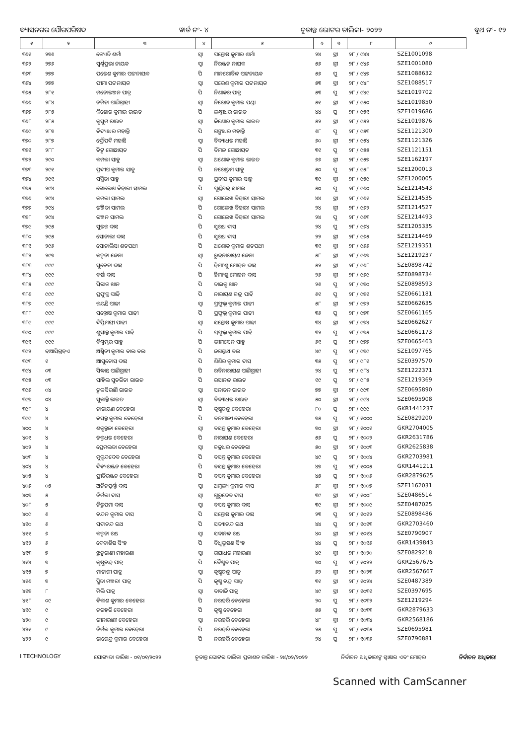ବ୍ୟାସନଗର ପୌରପରିଷଦ ୱାର୍ଡ ନଂ- ୪ ଚୂଡାନ୍ତ ଭୋଟର ତାଲିକା- ୨୦୨୨ ବୁଥ ନଂ- ୧୨
| ୧ | ୨ | ୩ | ୪ | ୫ | ୬ | ୭ | ୮ | ୯ |
| --- | --- | --- | --- | --- | --- | --- | --- | --- |
| ୩୬୧ | ୨୭୬ | ଜ୍ୟୋତି ଶର୍ମା | ସ୍ୱା | ପନ୍ତୋଷ କୁମାର ଶର୍ମା | ୨୪ | ସ୍ତ୍ରୀ | ୨୮ / ୯୪୪ | SZE1001098 |
| ୩୬୨ | ୨୭୬ | ସ୍ୱର୍ଣ୍ଣପ୍ରଭା ନାୟକ | ସ୍ୱା | ନିରଞ୍ଜନ ନାୟକ | ୫୬ | ସ୍ତ୍ରୀ | ୨୮ / ୯୪୬ | SZE1001080 |
| ୩୬୩ | ୨୭୭ | ପରେଶ କୁମାର ପଟ୍ଟନାୟକ | ପି | ମାନଗୋବିନ୍ଦ ପଟ୍ଟନାୟକ | ୫୬ | ପୁ | ୨୮ / ୯୪୭ | SZE1088632 |
| ୩୬୪ | ୨୭୭ | ପୀମା ପଟ୍ଟନାୟକ | ସ୍ୱା | ପରେଶ କୁମାର ପଟ୍ଟନାୟକ | ୫୩ | ସ୍ତ୍ରୀ | ୨୮ / ୯୪୮ | SZE1088517 |
| ୩୬୫ | ୨୮୧ | ମନୋରଞ୍ଜନ ପାତ୍ର | ପି | ନିଶାକର ପାତ୍ର | ୫୩ | ପୁ | ୨୮ / ୯୪୯ | SZE1019702 |
| ୩୬୬ | ୨୮୪ | ନମିତା ପାଣିଗ୍ରାହୀ | ସ୍ୱା | ନିରୋଦ କୁମାର ପଣ୍ଡା | ୫୧ | ସ୍ତ୍ରୀ | ୨୮ / ୯୫୦ | SZE1019850 |
| ୩୬୭ | ୨୮୫ | କିଶୋର କୁମାର ରାଉତ | ପି | ଲକ୍ଷ୍ମୀଧର ରାଉତ | ୪୪ | ପୁ | ୨୮ / ୯୫୧ | SZE1019686 |
| ୩୬୮ | ୨୮୫ | କୁସୁମ ରାଉତ | ସ୍ୱା | କିଶୋର କୁମାର ରାଉତ | ୫୨ | ସ୍ତ୍ରୀ | ୨୮ / ୯୫୨ | SZE1019876 |
| ୩୬୯ | ୨୮୭ | ବିଦ୍ୟାଧର ମହାନ୍ତି | ପି | ଗଙ୍ଗାଧର ମହାନ୍ତି | ୬୮ | ପୁ | ୨୮ / ୯୫୩ | SZE1121300 |
| ୩୭୦ | ୨୮୭ | ଦ୍ରୌପଦି ମହାନ୍ତି | ସ୍ୱା | ବିଦ୍ୟାଧର ମହାନ୍ତି | ୬୦ | ସ୍ତ୍ରୀ | ୨୮ / ୯୫୪ | SZE1121326 |
| ୩୭୧ | ୨୮୮ | ଚିଟୁ ଗୋଛାୟତ | ପି | ବିମଳ ଗୋଛାୟତ | ୩୧ | ପୁ | ୨୮ / ୯୫୫ | SZE1121151 |
| ୩୭୨ | ୨୯୦ | କମଳା ସାହୁ | ସ୍ୱା | ଅଶୋକ କୁମାର ରାଉତ | ୬୬ | ସ୍ତ୍ରୀ | ୨୮ / ୯୫୭ | SZE1162197 |
| ୩୭୩ | ୨୯୧ | ପ୍ରଦୀପ କୁମାର ସାହୁ | ପି | ନରୋତ୍ତମ ସାହୁ | ୫୦ | ପୁ | ୨୮ / ୯୫୮ | SZE1200013 |
| ୩୭୪ | ୨୯୧ | ସସ୍ମିତା ସାହୁ | ସ୍ୱା | ପ୍ରଦୀପ କୁମାର ସାହୁ | ୩୯ | ସ୍ତ୍ରୀ | ୨୮ / ୯୫୯ | SZE1200005 |
| ୩୭୫ | ୨୯୪ | ଗୋଲେଖ ବିହାରୀ ସାମଲ | ପି | ପୂର୍ଣ୍ଣଚନ୍ଦ୍ର ସାମଲ | ୫୦ | ପୁ | ୨୮ / ୯୬୦ | SZE1214543 |
| ୩୭୬ | ୨୯୪ | କମଳା ସାମଲ | ସ୍ୱା | ଗୋଲେଖ ବିହାରୀ ସାମଲ | ୪୪ | ସ୍ତ୍ରୀ | ୨୮ / ୯୬୧ | SZE1214535 |
| ୩୭୭ | ୨୯୪ | ରଞ୍ଜିତା ସାମଲ | ପି | ଗୋଲେଖ ବିହାରୀ ସାମଲ | ୨୪ | ସ୍ତ୍ରୀ | ୨୮ / ୯୬୨ | SZE1214527 |
| ୩୭୮ | ୨୯୪ | ରଞ୍ଜନ ସାମଲ | ପି | ଗୋଲେଖ ବିହାରୀ ସାମଲ | ୨୪ | ପୁ | ୨୮ / ୯୬୩ | SZE1214493 |
| ୩୭୯ | ୨୯୫ | ସୁରଜ ଦାସ | ପି | ସୁରଥ ଦାସ | ୨୪ | ପୁ | ୨୮ / ୯୬୪ | SZE1205335 |
| ୩୮୦ | ୨୯୫ | ସୋନାଲୀ ଦାସ | ପି | ସୁରଥ ଦାସ | ୨୨ | ସ୍ତ୍ରୀ | ୨୮ / ୯୬୫ | SZE1214469 |
| ୩୮୧ | ୨୯୬ | ସୋନାଲିସା ଶତପଥୀ | ପି | ଅଶୋକ କୁମାର ଶତପଥୀ | ୩୧ | ସ୍ତ୍ରୀ | ୨୮ / ୯୬୬ | SZE1219351 |
| ୩୮୨ | ୨୯୭ | କଳ୍ପନା ଜେନା | ସ୍ୱା | ରୁଦ୍ରନାରାୟଣ ଜେନା | ୫୮ | ସ୍ତ୍ରୀ | ୨୮ / ୯୬୭ | SZE1219237 |
| ୩୮୩ | ୯୯୯ | ସୁଚେତା ଦାସ | ପି | ହିମାଂଶୁ ମୋହନ ଦାସ | ୫୨ | ସ୍ତ୍ରୀ | ୨୮ / ୯୬୮ | SZE0898742 |
| ୩୮୪ | ୯୯୯ | ବର୍ଷା ଦାସ | ପି | ହିମାଂଶୁ ମୋହନ ଦାସ | ୨୬ | ସ୍ତ୍ରୀ | ୨୮ / ୯୬୯ | SZE0898734 |
| ୩୮୫ | ୯୯୯ | ସିରାଜ ଖାନ | ପି | ତାଇକୁ ଖାନ | ୨୬ | ପୁ | ୨୮ / ୯୭୦ | SZE0898593 |
| ୩୮୬ | ୯୯୯ | ପ୍ରଫୁଲ୍ଲ ପାଢି | ପି | ନାରାୟଣ ଚନ୍ଦ୍ର ପାଢି | ୬୧ | ପୁ | ୨୮ / ୯୭୧ | SZE0661181 |
| ୩୮୭ | ୯୯୯ | ଜୟନ୍ତି ପାଢୀ | ସ୍ୱା | ପ୍ରଫୁଲ୍ଲ କୁମାର ପାଢୀ | ୫୮ | ସ୍ତ୍ରୀ | ୨୮ / ୯୭୨ | SZE0662635 |
| ୩୮୮ | ୯୯୯ | ସନ୍ତୋଷ କୁମାର ପାଢୀ | ପି | ପ୍ରଫୁଲ୍ଲ କୁମାର ପାଢୀ | ୩୬ | ପୁ | ୨୮ / ୯୭୩ | SZE0661165 |
| ୩୮୯ | ୯୯୯ | ଦିପ୍ତିମୟୀ ପାଢୀ | ସ୍ୱା | ସନ୍ତୋଷ କୁମାର ପାଢୀ | ୩୪ | ସ୍ତ୍ରୀ | ୨୮ / ୯୭୪ | SZE0662627 |
| ୩୯୦ | ୯୯୯ | ଶୁସାନ୍ତ କୁମାର ପାଢି | ପି | ପ୍ରଫୁଲ୍ଲ କୁମାର ପାଢି | ୩୨ | ପୁ | ୨୮ / ୯୭୫ | SZE0661173 |
| ୩୯୧ | ୯୯୯ | ବିଶ୍ୱମ୍ଭର ସାହୁ | ପି | ଭୀମସେନ ସାହୁ | ୬୧ | ପୁ | ୨୮ / ୯୭୭ | SZE0665463 |
| ୩୯୨ | ଢଆସିଗ୍ରହଏ | ଅଶ୍ୱିନୀ କୁମାର ବାଲ ବଲ | ପି | ଜଗନ୍ନାଥ ବଲ | ୪୯ | ପୁ | ୨୮ / ୯୭୯ | SZE1097765 |
| ୩୯୩ | ୧ | ଆସୁତୋସ ଦାସ | ପି | ଶିଶିର କୁମାର ଦାସ | ୩୫ | ପୁ | ୨୮ / ୯୮୧ | SZE0397570 |
| ୩୯୪ | ୦୩ | ସିଦ୍ଧାନ୍ତ ପାଣିଗ୍ରାହୀ | ପି | ରବିନାରାୟଣ ପାଣିଗ୍ରାହୀ | ୨୪ | ପୁ | ୨୮ / ୯୮୪ | SZE1222371 |
| ୩୯୫ | ୦୩ | ସାହିଲ ସୁଚରିତା ରାଉତ | ପି | ରସାନନ୍ଦ ରାଉତ | ୧୯ | ପୁ | ୨୮ / ୯୮୫ | SZE1219369 |
| ୩୯୬ | ୦୪ | ତୁଳସିରାଣି ରାଉତ | ସ୍ୱା | ସନାତନ ରାଉତ | ୭୭ | ସ୍ତ୍ରୀ | ୨୮ / ୯୯୩ | SZE0695890 |
| ୩୯୭ | ୦୪ | ସୁକାନ୍ତି ରାଉତ | ସ୍ୱା | ବିଦ୍ୟାଧର ରାଉତ | ୫୦ | ସ୍ତ୍ରୀ | ୨୮ / ୯୯୪ | SZE0695908 |
| ୩୯୮ | ୪ | ନାରାୟଣ ବେହେରା | ପି | କୃଷ୍ଣଚନ୍ଦ୍ର ବେହେରା | ୮୦ | ପୁ | ୨୮ / ୯୯୯ | GKR1441237 |
| ୩୯୯ | ୪ | ବସନ୍ତ କୁମାର ବେହେରା | ପି | ବନମାଳୀ ବେହେରା | ୭୫ | ପୁ | ୨୮ / ୧୦୦୦ | SZE0829200 |
| ୪୦୦ | ୪ | ଶକୁନ୍ତଳା ବେହେରା | ସ୍ୱା | ବସନ୍ତ କୁମାର ବେହେରା | ୭୦ | ସ୍ତ୍ରୀ | ୨୮ / ୧୦୦୧ | GKR2704005 |
| ୪୦୧ | ୪ | ଚକ୍ରଧର ବେହେରା | ପି | ନାରାୟଣ ବେହେରା | ୫୬ | ପୁ | ୨୮ / ୧୦୦୨ | GKR2631786 |
| ୪୦୨ | ୪ | ପ୍ରେମଲତା ବେହେରା | ସ୍ୱା | ଚକ୍ରଧର ବେହେରା | ୫୦ | ସ୍ତ୍ରୀ | ୨୮ / ୧୦୦୩ | GKR2625838 |
| ୪୦୩ | ୪ | ମୁକୁନ୍ଦଦେବ ବେହେରା | ପି | ବସନ୍ତ କୁମାର ବେହେରା | ୪୯ | ପୁ | ୨୮ / ୧୦୦୪ | GKR2703981 |
| ୪୦୪ | ୪ | ଦିବ୍ୟରଞ୍ଜନ ବେହେରା | ପି | ବସନ୍ତ କୁମାର ବେହେରା | ୪୭ | ପୁ | ୨୮ / ୧୦୦୫ | GKR1441211 |
| ୪୦୫ | ୪ | ପ୍ରୀତିରଞ୍ଜନ ବେହେରା | ପି | ବସନ୍ତ କୁମାର ବେହେରା | ୪୫ | ପୁ | ୨୮ / ୧୦୦୬ | GKR2879625 |
| ୪୦୬ | ୦୫ | ଅନିନପୂର୍ଣ୍ଣା ଦାସ | ସ୍ୱା | ଅମୂଲ୍ୟ କୁମାର ଦାସ | ୬୮ | ସ୍ତ୍ରୀ | ୨୮ / ୧୦୦୭ | SZE1162031 |
| ୪୦୭ | ୫ | ନିର୍ମଳା ଦାସ | ସ୍ୱା | ଗୁରୁଦେବ ଦାସ | ୩୯ | ସ୍ତ୍ରୀ | ୨୮ / ୧୦୦୮ | SZE0486514 |
| ୪୦୮ | ୫ | ନିରୁପମା ଦାସ | ସ୍ୱା | ବସନ୍ତ କୁମାର ଦାସ | ୩୯ | ସ୍ତ୍ରୀ | ୨୮ / ୧୦୦୯ | SZE0487025 |
| ୪୦୯ | ୬ | ଚନ୍ଦନ କୁମାର ଦାସ | ପି | ସନ୍ତୋଷ କୁମାର ଦାସ | ୨୩ | ପୁ | ୨୮ / ୧୦୧୨ | SZE0898486 |
| ୪୧୦ | ୬ | ସଦାନନ୍ଦ ରଥ | ପି | ସତ୍ୟାନନ୍ଦ ରଥ | ୪୪ | ପୁ | ୨୮ / ୧୦୧୩ | GKR2703460 |
| ୪୧୧ | ୬ | କଲ୍ପନା ରଥ | ସ୍ୱା | ସଦାନନ୍ଦ ରଥ | ୪୦ | ସ୍ତ୍ରୀ | ୨୮ / ୧୦୧୪ | SZE0790907 |
| ୪୧୨ | ୬ | ଦେବାଶିଷ ସିଂହ | ପି | ବିଧୁଭୂଷଣ ସିଂହ | ୪୪ | ପୁ | ୨୮ / ୧୦୧୬ | GKR1439843 |
| ୪୧୩ | ୭ | ଝୁନୁରାଣୀ ମହାରଣା | ସ୍ୱା | ଗୟାଧର ମହାରଣା | ୪୯ | ସ୍ତ୍ରୀ | ୨୮ / ୧୦୨୦ | SZE0829218 |
| ୪୧୪ | ୭ | କୃଷ୍ଣଚନ୍ଦ୍ର ପାତ୍ର | ପି | ବୈଷ୍ଣବ ପାତ୍ର | ୭୦ | ପୁ | ୨୮ / ୧୦୨୨ | GKR2567675 |
| ୪୧୫ | ୭ | ମାତାଜୀ ପାତ୍ର | ସ୍ୱା | କୃଷ୍ଣଚନ୍ଦ୍ର ପାତ୍ର | ୬୨ | ସ୍ତ୍ରୀ | ୨୮ / ୧୦୨୩ | GKR2567667 |
| ୪୧୬ | ୭ | ସ୍ମିତା ମଞ୍ଜରୀ ପାତ୍ର | ପି | କୃଷ୍ଣ ଚନ୍ଦ୍ର ପାତ୍ର | ୩୧ | ସ୍ତ୍ରୀ | ୨୮ / ୧୦୨୪ | SZE0487389 |
| ୪୧୭ | ୮ | ମିଲି ପାତ୍ର | ସ୍ୱା | ବାବାଜି ପାତ୍ର | ୪୯ | ସ୍ତ୍ରୀ | ୨୮ / ୧୦୩୧ | SZE0397695 |
| ୪୧୮ | ୦୯ | ବିକାଶ କୁମାର ବେହେରା | ପି | ନରହରି ବେହେରା | ୨୦ | ପୁ | ୨୮ / ୧୦୩୨ | SZE1219294 |
| ୪୧୯ | ୯ | ନରହରି ବେହେରା | ପି | କୃଷ୍ଣ ବେହେରା | ୫୫ | ପୁ | ୨୮ / ୧୦୩୩ | GKR2879633 |
| ୪୨୦ | ୯ | ରୀନାରାଣୀ ବେହେରା | ସ୍ୱା | ନରହରି ବେହେରା | ୪୮ | ସ୍ତ୍ରୀ | ୨୮ / ୧୦୩୪ | GKR2568186 |
| ୪୨୧ | ୯ | ନିର୍ମଳ କୁମାର ବେହେରା | ପି | ନରହରି ବେହେରା | ୨୫ | ପୁ | ୨୮ / ୧୦୩୫ | SZE0695981 |
| ୪୨୨ | ୯ | ରାଜେନ୍ଦ୍ର କୁମାର ବେହେରା | ପି | ନରହରି ବେହେରା | ୨୪ | ପୁ | ୨୮ / ୧୦୩୬ | SZE0790881 |
I TECHNOLOGY ଯୋଗ୍ୟତା ତାରିଖ - ୦୧/୦୧/୨୦୨୨ ଚୂଡାନ୍ତ ଭୋଟର ତାଲିକା ପ୍ରକାଶନ ତାରିଖ - ୨୪/୦୨/୨୦୨୨ ନିର୍ବାଚନ ଅଧିକାରୀଙ୍କ ସ୍ୱାକ୍ଷର ଏବଂ ମୋହର ନିର୍ବାଚନ ଅଧିକାରୀ
Scanned with CamScanner